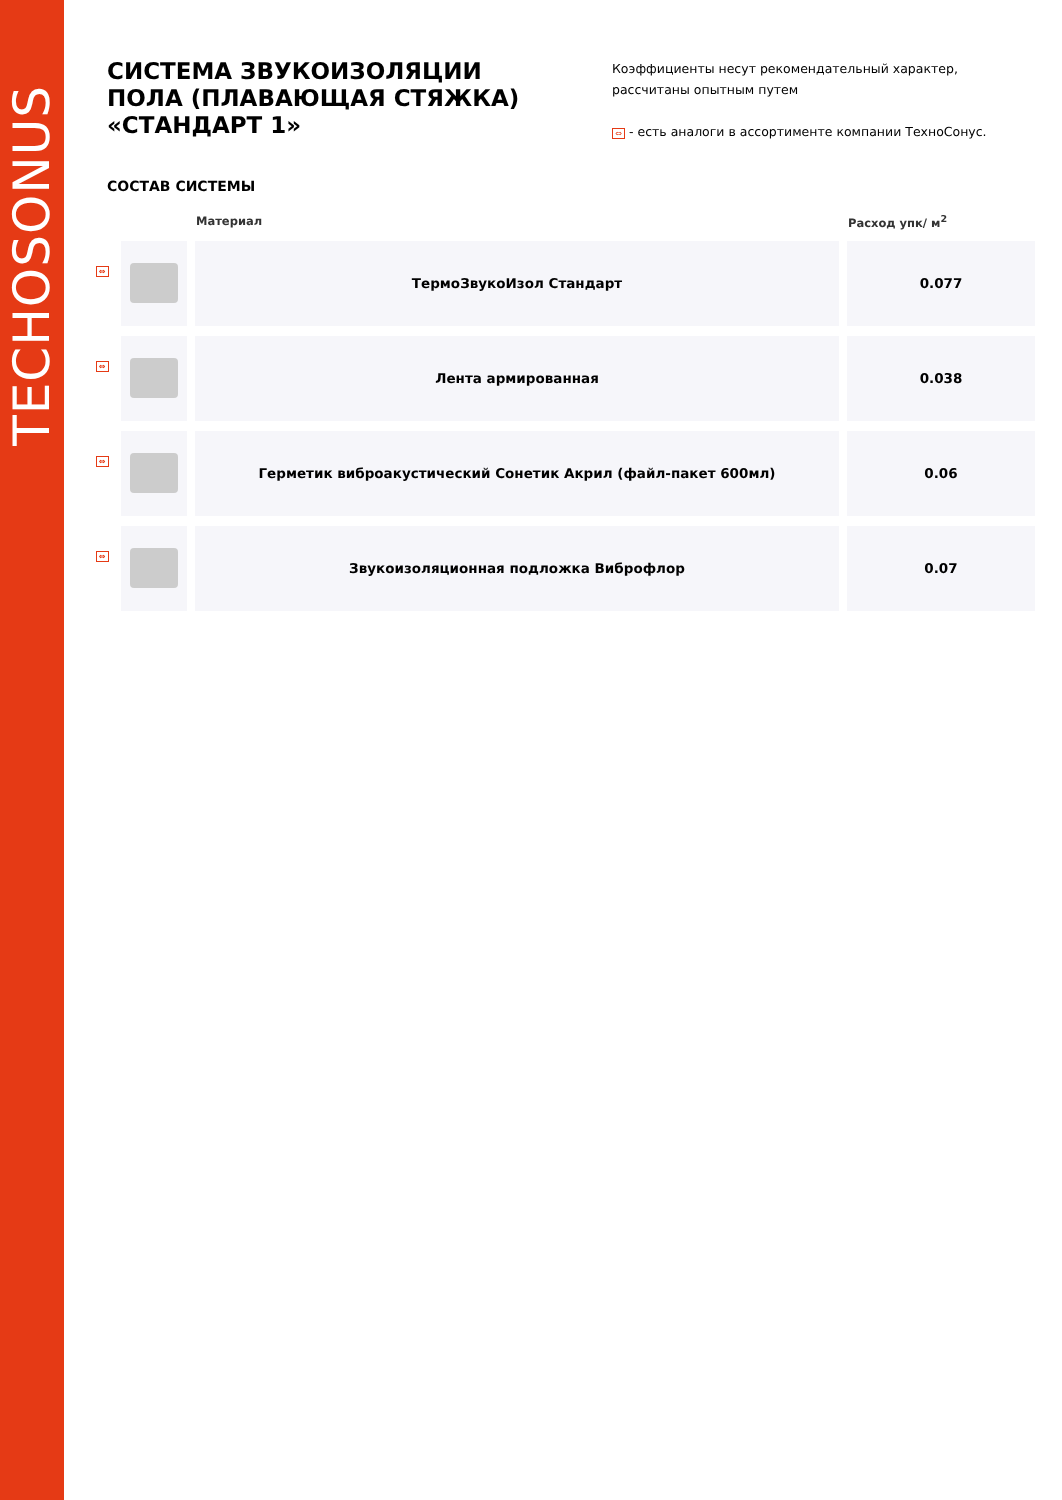TECHOSONUS
СИСТЕМА ЗВУКОИЗОЛЯЦИИ ПОЛА (ПЛАВАЮЩАЯ СТЯЖКА) «СТАНДАРТ 1»
Коэффициенты несут рекомендательный характер, рассчитаны опытным путем
⇔ - есть аналоги в ассортименте компании ТехноСонус.
СОСТАВ СИСТЕМЫ
| | | Материал | Расход упк/ м<sup>2</sup> |
| --- | --- | --- | --- |
| ⇔ | | ТермоЗвукоИзол Стандарт | 0.077 |
| ⇔ | | Лента армированная | 0.038 |
| ⇔ | | Герметик виброакустический Сонетик Акрил (файл-пакет 600мл) | 0.06 |
| ⇔ | | Звукоизоляционная подложка Виброфлор | 0.07 |